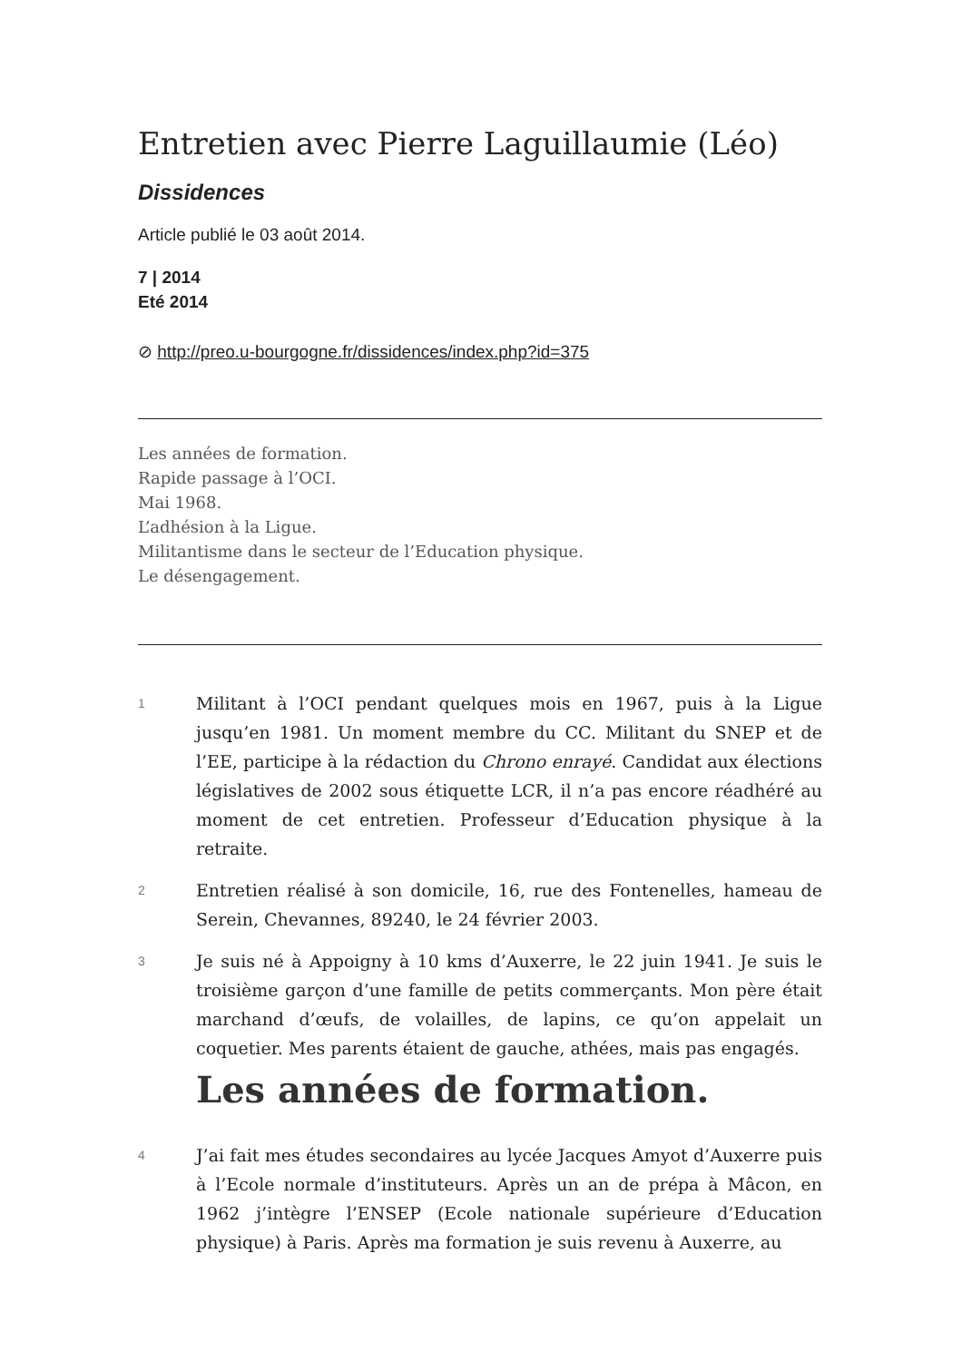Entretien avec Pierre Laguillaumie (Léo)
Dissidences
Article publié le 03 août 2014.
7 | 2014
Eté 2014
⊘ http://preo.u-bourgogne.fr/dissidences/index.php?id=375
Les années de formation.
Rapide passage à l’OCI.
Mai 1968.
L’adhésion à la Ligue.
Militantisme dans le secteur de l’Education physique.
Le désengagement.
1
Militant à l’OCI pendant quelques mois en 1967, puis à la Ligue jusqu’en 1981. Un moment membre du CC. Militant du SNEP et de l’EE, participe à la rédaction du Chrono enrayé. Candidat aux élections législatives de 2002 sous étiquette LCR, il n’a pas encore réadhéré au moment de cet entretien. Professeur d’Education physique à la retraite.
2
Entretien réalisé à son domicile, 16, rue des Fontenelles, hameau de Serein, Chevannes, 89240, le 24 février 2003.
3
Je suis né à Appoigny à 10 kms d’Auxerre, le 22 juin 1941. Je suis le troisième garçon d’une famille de petits commerçants. Mon père était marchand d’œufs, de volailles, de lapins, ce qu’on appelait un coquetier. Mes parents étaient de gauche, athées, mais pas engagés.
Les années de formation.
4
J’ai fait mes études secondaires au lycée Jacques Amyot d’Auxerre puis à l’Ecole normale d’instituteurs. Après un an de prépa à Mâcon, en 1962 j’intègre l’ENSEP (Ecole nationale supérieure d’Education physique) à Paris. Après ma formation je suis revenu à Auxerre, au